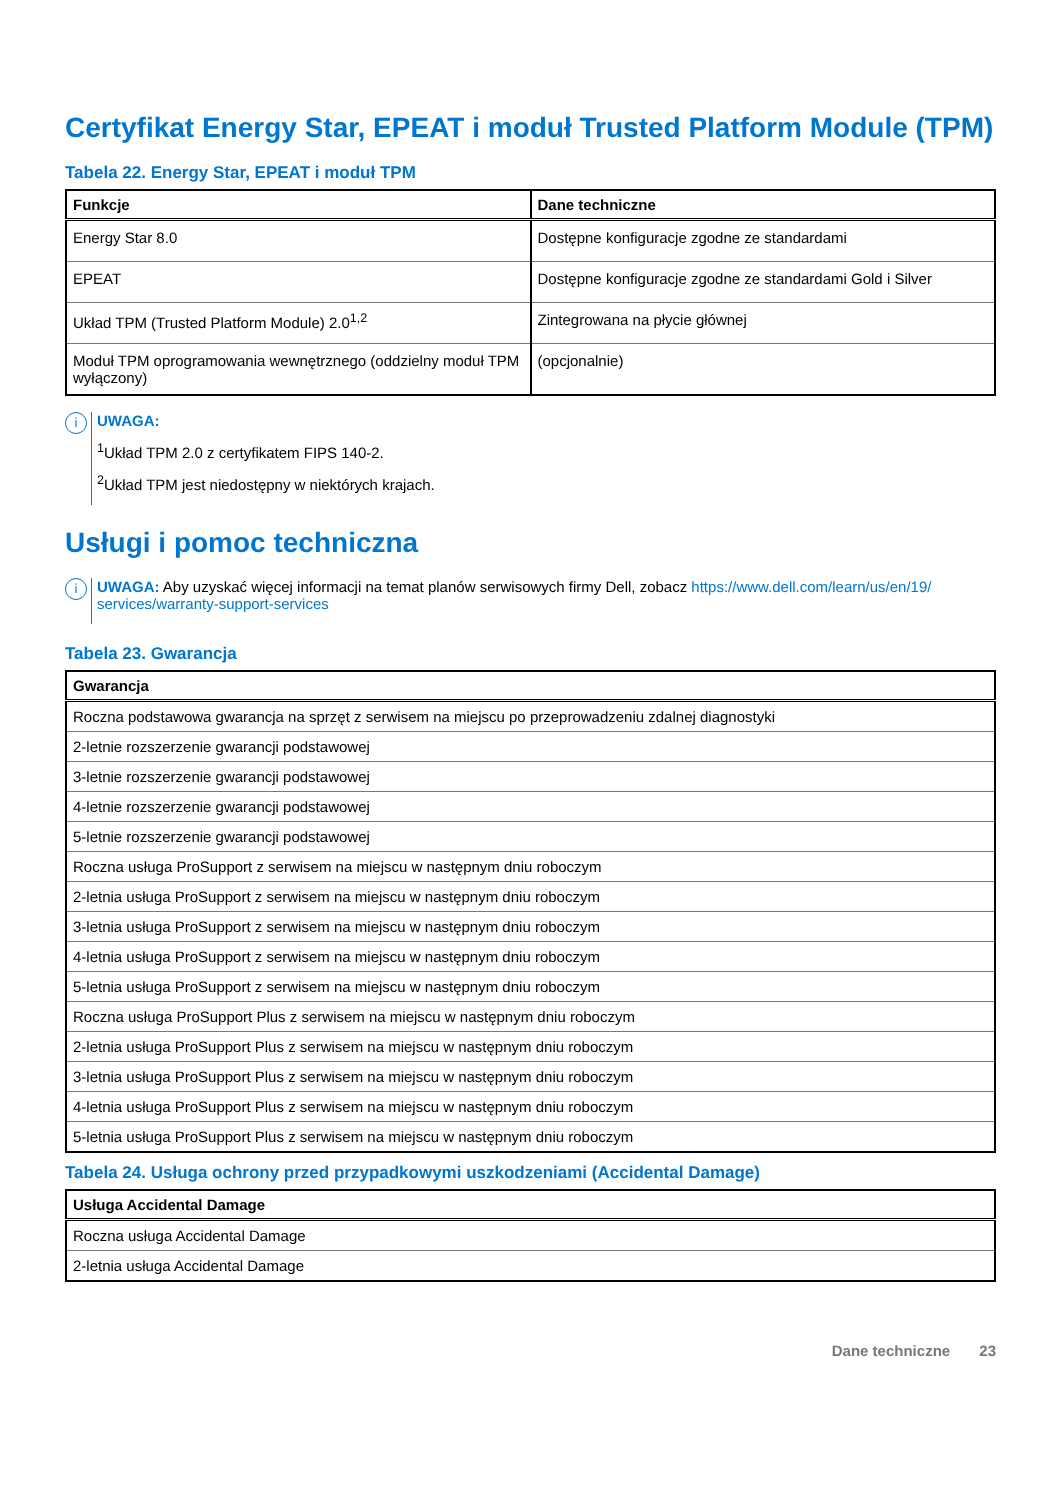Certyfikat Energy Star, EPEAT i moduł Trusted Platform Module (TPM)
Tabela 22. Energy Star, EPEAT i moduł TPM
| Funkcje | Dane techniczne |
| --- | --- |
| Energy Star 8.0 | Dostępne konfiguracje zgodne ze standardami |
| EPEAT | Dostępne konfiguracje zgodne ze standardami Gold i Silver |
| Układ TPM (Trusted Platform Module) 2.0<sup>1,2</sup> | Zintegrowana na płycie głównej |
| Moduł TPM oprogramowania wewnętrznego (oddzielny moduł TPM wyłączony) | (opcjonalnie) |
i
UWAGA:
<sup>1</sup> Układ TPM 2.0 z certyfikatem FIPS 140-2.
<sup>2</sup> Układ TPM jest niedostępny w niektórych krajach.
Usługi i pomoc techniczna
i
UWAGA: Aby uzyskać więcej informacji na temat planów serwisowych firmy Dell, zobacz https://www.dell.com/learn/us/en/19/ services/warranty-support-services
Tabela 23. Gwarancja
| Gwarancja |
| --- |
| Roczna podstawowa gwarancja na sprzęt z serwisem na miejscu po przeprowadzeniu zdalnej diagnostyki |
| 2-letnie rozszerzenie gwarancji podstawowej |
| 3-letnie rozszerzenie gwarancji podstawowej |
| 4-letnie rozszerzenie gwarancji podstawowej |
| 5-letnie rozszerzenie gwarancji podstawowej |
| Roczna usługa ProSupport z serwisem na miejscu w następnym dniu roboczym |
| 2-letnia usługa ProSupport z serwisem na miejscu w następnym dniu roboczym |
| 3-letnia usługa ProSupport z serwisem na miejscu w następnym dniu roboczym |
| 4-letnia usługa ProSupport z serwisem na miejscu w następnym dniu roboczym |
| 5-letnia usługa ProSupport z serwisem na miejscu w następnym dniu roboczym |
| Roczna usługa ProSupport Plus z serwisem na miejscu w następnym dniu roboczym |
| 2-letnia usługa ProSupport Plus z serwisem na miejscu w następnym dniu roboczym |
| 3-letnia usługa ProSupport Plus z serwisem na miejscu w następnym dniu roboczym |
| 4-letnia usługa ProSupport Plus z serwisem na miejscu w następnym dniu roboczym |
| 5-letnia usługa ProSupport Plus z serwisem na miejscu w następnym dniu roboczym |
Tabela 24. Usługa ochrony przed przypadkowymi uszkodzeniami (Accidental Damage)
| Usługa Accidental Damage |
| --- |
| Roczna usługa Accidental Damage |
| 2-letnia usługa Accidental Damage |
Dane techniczne 23